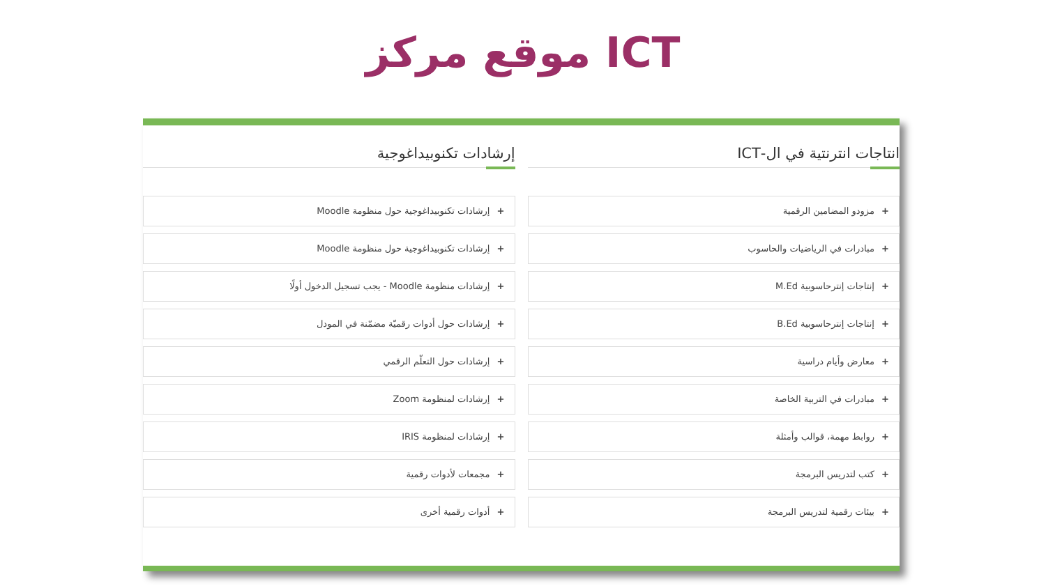موقع مركز ICT
انتاجات انترنتية في ال-ICT
+ مزودو المضامين الرقمية
+ مبادرات في الرياضيات والحاسوب
+ إنتاجات إنترحاسوبية M.Ed
+ إنتاجات إنترحاسوبية B.Ed
+ معارض وأيام دراسية
+ مبادرات في التربية الخاصة
+ روابط مهمة، قوالب وأمثلة
+ كتب لتدريس البرمجة
+ بيئات رقمية لتدريس البرمجة
إرشادات تكنوبيداغوجية
+ إرشادات تكنوبيداغوجية حول منظومة Moodle
+ إرشادات تكنوبيداغوجية حول منظومة Moodle
+ إرشادات منظومة Moodle - يجب تسجيل الدخول أولًا
+ إرشادات حول أدوات رقميّة مضمّنة في المودل
+ إرشادات حول التعلّم الرقمي
+ إرشادات لمنظومة Zoom
+ إرشادات لمنظومة IRIS
+ مجمعات لأدوات رقمية
+ أدوات رقمية أخرى